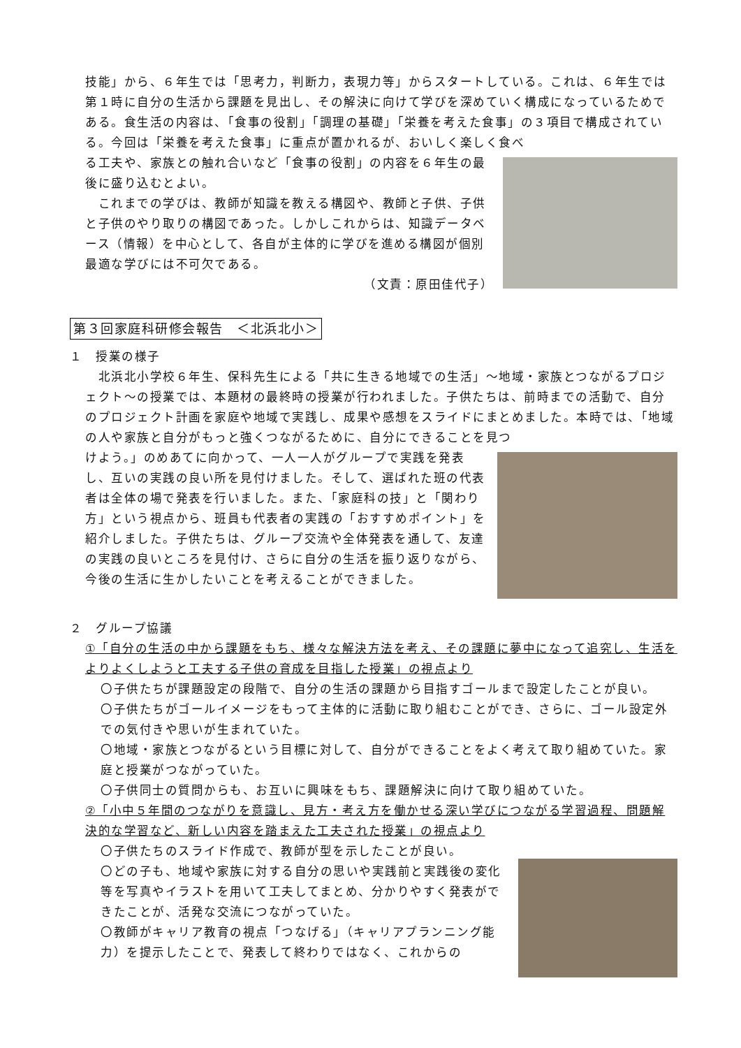技能」から、６年生では「思考力，判断力，表現力等」からスタートしている。これは、６年生では第１時に自分の生活から課題を見出し、その解決に向けて学びを深めていく構成になっているためである。食生活の内容は、「食事の役割」「調理の基礎」「栄養を考えた食事」の３項目で構成されている。今回は「栄養を考えた食事」に重点が置かれるが、おいしく楽しく食べ
る工夫や、家族との触れ合いなど「食事の役割」の内容を６年生の最後に盛り込むとよい。
　これまでの学びは、教師が知識を教える構図や、教師と子供、子供と子供のやり取りの構図であった。しかしこれからは、知識データベース（情報）を中心として、各自が主体的に学びを進める構図が個別最適な学びには不可欠である。
（文責：原田佳代子）
第３回家庭科研修会報告　＜北浜北小＞
１　授業の様子
　北浜北小学校６年生、保科先生による「共に生きる地域での生活」～地域・家族とつながるプロジェクト～の授業では、本題材の最終時の授業が行われました。子供たちは、前時までの活動で、自分のプロジェクト計画を家庭や地域で実践し、成果や感想をスライドにまとめました。本時では、「地域の人や家族と自分がもっと強くつながるために、自分にできることを見つ
けよう。」のめあてに向かって、一人一人がグループで実践を発表し、互いの実践の良い所を見付けました。そして、選ばれた班の代表者は全体の場で発表を行いました。また、「家庭科の技」と「関わり方」という視点から、班員も代表者の実践の「おすすめポイント」を紹介しました。子供たちは、グループ交流や全体発表を通して、友達の実践の良いところを見付け、さらに自分の生活を振り返りながら、今後の生活に生かしたいことを考えることができました。
２　グループ協議
①「自分の生活の中から課題をもち、様々な解決方法を考え、その課題に夢中になって追究し、生活をよりよくしようと工夫する子供の育成を目指した授業」の視点より
〇子供たちが課題設定の段階で、自分の生活の課題から目指すゴールまで設定したことが良い。
〇子供たちがゴールイメージをもって主体的に活動に取り組むことができ、さらに、ゴール設定外での気付きや思いが生まれていた。
〇地域・家族とつながるという目標に対して、自分ができることをよく考えて取り組めていた。家庭と授業がつながっていた。
〇子供同士の質問からも、お互いに興味をもち、課題解決に向けて取り組めていた。
②「小中５年間のつながりを意識し、見方・考え方を働かせる深い学びにつながる学習過程、問題解決的な学習など、新しい内容を踏まえた工夫された授業」の視点より
〇子供たちのスライド作成で、教師が型を示したことが良い。
〇どの子も、地域や家族に対する自分の思いや実践前と実践後の変化等を写真やイラストを用いて工夫してまとめ、分かりやすく発表ができたことが、活発な交流につながっていた。
〇教師がキャリア教育の視点「つなげる」（キャリアプランニング能力）を提示したことで、発表して終わりではなく、これからの